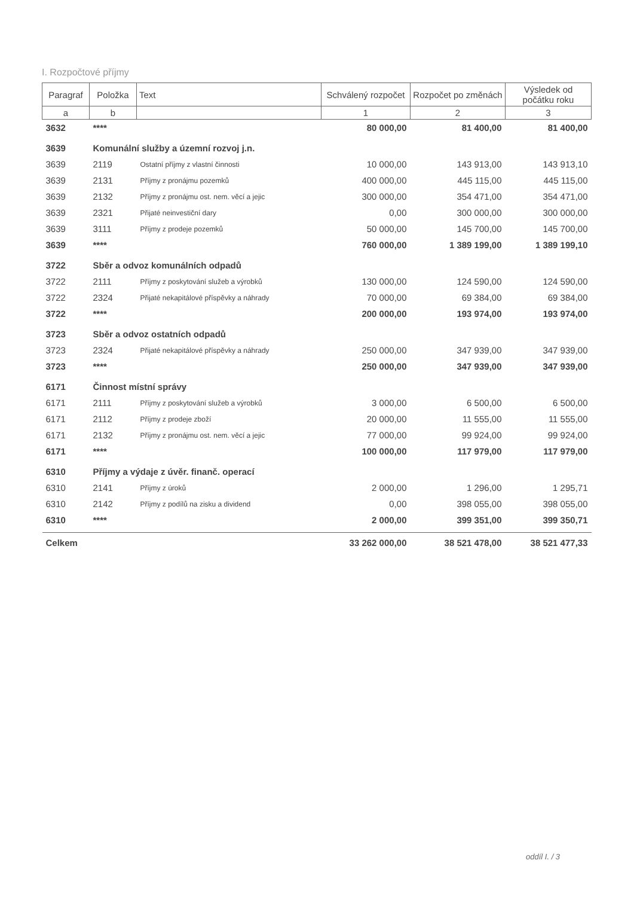I. Rozpočtové příjmy
| Paragraf | Položka | Text | Schválený rozpočet | Rozpočet po změnách | Výsledek od počátku roku |
| --- | --- | --- | --- | --- | --- |
| a | b | | 1 | 2 | 3 |
| 3632 | **** | | 80 000,00 | 81 400,00 | 81 400,00 |
| 3639 | Komunální služby a územní rozvoj j.n. | | | | |
| 3639 | 2119 | Ostatní příjmy z vlastní činnosti | 10 000,00 | 143 913,00 | 143 913,10 |
| 3639 | 2131 | Příjmy z pronájmu pozemků | 400 000,00 | 445 115,00 | 445 115,00 |
| 3639 | 2132 | Příjmy z pronájmu ost. nem. věcí a jejic | 300 000,00 | 354 471,00 | 354 471,00 |
| 3639 | 2321 | Přijaté neinvestiční dary | 0,00 | 300 000,00 | 300 000,00 |
| 3639 | 3111 | Příjmy z prodeje pozemků | 50 000,00 | 145 700,00 | 145 700,00 |
| 3639 | **** | | 760 000,00 | 1 389 199,00 | 1 389 199,10 |
| 3722 | Sběr a odvoz komunálních odpadů | | | | |
| 3722 | 2111 | Příjmy z poskytování služeb a výrobků | 130 000,00 | 124 590,00 | 124 590,00 |
| 3722 | 2324 | Přijaté nekapitálové příspěvky a náhrady | 70 000,00 | 69 384,00 | 69 384,00 |
| 3722 | **** | | 200 000,00 | 193 974,00 | 193 974,00 |
| 3723 | Sběr a odvoz ostatních odpadů | | | | |
| 3723 | 2324 | Přijaté nekapitálové příspěvky a náhrady | 250 000,00 | 347 939,00 | 347 939,00 |
| 3723 | **** | | 250 000,00 | 347 939,00 | 347 939,00 |
| 6171 | Činnost místní správy | | | | |
| 6171 | 2111 | Příjmy z poskytování služeb a výrobků | 3 000,00 | 6 500,00 | 6 500,00 |
| 6171 | 2112 | Příjmy z prodeje zboží | 20 000,00 | 11 555,00 | 11 555,00 |
| 6171 | 2132 | Příjmy z pronájmu ost. nem. věcí a jejic | 77 000,00 | 99 924,00 | 99 924,00 |
| 6171 | **** | | 100 000,00 | 117 979,00 | 117 979,00 |
| 6310 | Příjmy a výdaje z úvěr. finanč. operací | | | | |
| 6310 | 2141 | Příjmy z úroků | 2 000,00 | 1 296,00 | 1 295,71 |
| 6310 | 2142 | Příjmy z podílů na zisku a dividend | 0,00 | 398 055,00 | 398 055,00 |
| 6310 | **** | | 2 000,00 | 399 351,00 | 399 350,71 |
| Celkem | | | 33 262 000,00 | 38 521 478,00 | 38 521 477,33 |
oddíl I. / 3